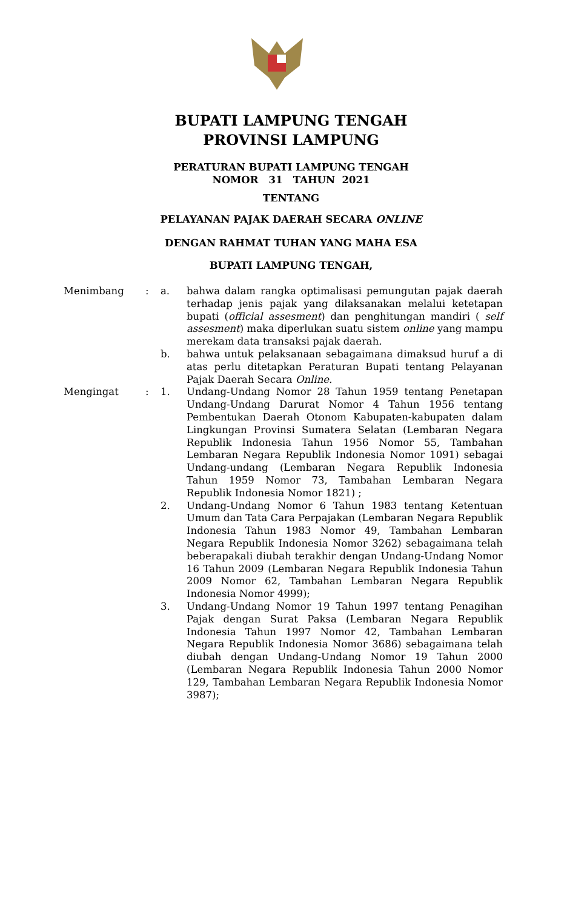BUPATI LAMPUNG TENGAH
PROVINSI LAMPUNG
PERATURAN BUPATI LAMPUNG TENGAH
NOMOR 31 TAHUN 2021
TENTANG
PELAYANAN PAJAK DAERAH SECARA ONLINE
DENGAN RAHMAT TUHAN YANG MAHA ESA
BUPATI LAMPUNG TENGAH,
Menimbang : a. bahwa dalam rangka optimalisasi pemungutan pajak daerah terhadap jenis pajak yang dilaksanakan melalui ketetapan bupati (official assesment) dan penghitungan mandiri ( self assesment) maka diperlukan suatu sistem online yang mampu merekam data transaksi pajak daerah.
b. bahwa untuk pelaksanaan sebagaimana dimaksud huruf a di atas perlu ditetapkan Peraturan Bupati tentang Pelayanan Pajak Daerah Secara Online.
Mengingat : 1. Undang-Undang Nomor 28 Tahun 1959 tentang Penetapan Undang-Undang Darurat Nomor 4 Tahun 1956 tentang Pembentukan Daerah Otonom Kabupaten-kabupaten dalam Lingkungan Provinsi Sumatera Selatan (Lembaran Negara Republik Indonesia Tahun 1956 Nomor 55, Tambahan Lembaran Negara Republik Indonesia Nomor 1091) sebagai Undang-undang (Lembaran Negara Republik Indonesia Tahun 1959 Nomor 73, Tambahan Lembaran Negara Republik Indonesia Nomor 1821) ;
2. Undang-Undang Nomor 6 Tahun 1983 tentang Ketentuan Umum dan Tata Cara Perpajakan (Lembaran Negara Republik Indonesia Tahun 1983 Nomor 49, Tambahan Lembaran Negara Republik Indonesia Nomor 3262) sebagaimana telah beberapakali diubah terakhir dengan Undang-Undang Nomor 16 Tahun 2009 (Lembaran Negara Republik Indonesia Tahun 2009 Nomor 62, Tambahan Lembaran Negara Republik Indonesia Nomor 4999);
3. Undang-Undang Nomor 19 Tahun 1997 tentang Penagihan Pajak dengan Surat Paksa (Lembaran Negara Republik Indonesia Tahun 1997 Nomor 42, Tambahan Lembaran Negara Republik Indonesia Nomor 3686) sebagaimana telah diubah dengan Undang-Undang Nomor 19 Tahun 2000 (Lembaran Negara Republik Indonesia Tahun 2000 Nomor 129, Tambahan Lembaran Negara Republik Indonesia Nomor 3987);